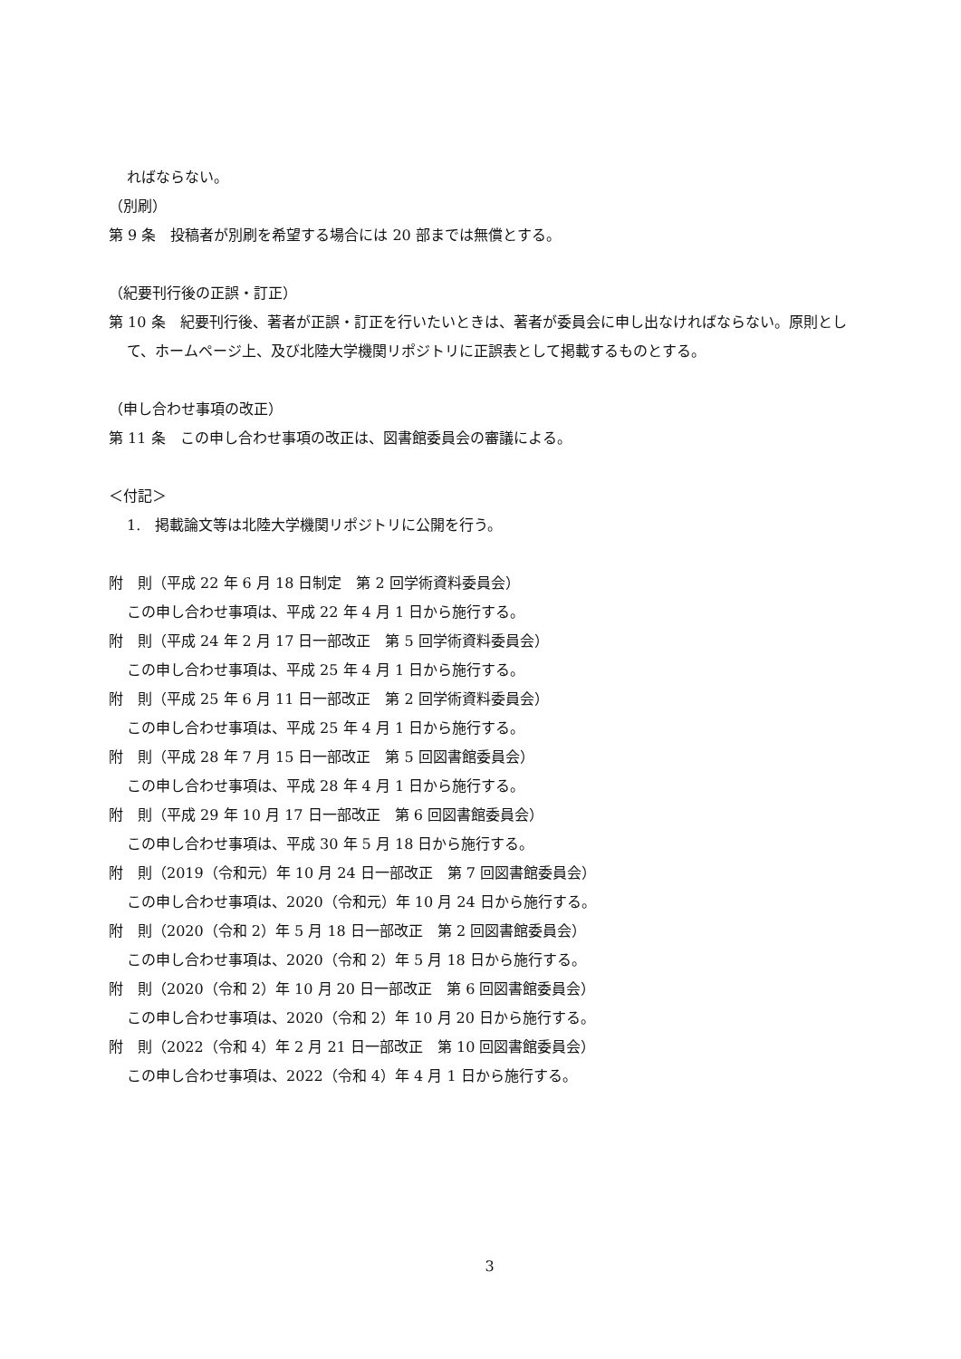ればならない。
（別刷）
第 9 条　投稿者が別刷を希望する場合には 20 部までは無償とする。
（紀要刊行後の正誤・訂正）
第 10 条　紀要刊行後、著者が正誤・訂正を行いたいときは、著者が委員会に申し出なければならない。原則として、ホームページ上、及び北陸大学機関リポジトリに正誤表として掲載するものとする。
（申し合わせ事項の改正）
第 11 条　この申し合わせ事項の改正は、図書館委員会の審議による。
＜付記＞
1.　掲載論文等は北陸大学機関リポジトリに公開を行う。
附　則（平成 22 年 6 月 18 日制定　第 2 回学術資料委員会）
この申し合わせ事項は、平成 22 年 4 月 1 日から施行する。
附　則（平成 24 年 2 月 17 日一部改正　第 5 回学術資料委員会）
この申し合わせ事項は、平成 25 年 4 月 1 日から施行する。
附　則（平成 25 年 6 月 11 日一部改正　第 2 回学術資料委員会）
この申し合わせ事項は、平成 25 年 4 月 1 日から施行する。
附　則（平成 28 年 7 月 15 日一部改正　第 5 回図書館委員会）
この申し合わせ事項は、平成 28 年 4 月 1 日から施行する。
附　則（平成 29 年 10 月 17 日一部改正　第 6 回図書館委員会）
この申し合わせ事項は、平成 30 年 5 月 18 日から施行する。
附　則（2019（令和元）年 10 月 24 日一部改正　第 7 回図書館委員会）
この申し合わせ事項は、2020（令和元）年 10 月 24 日から施行する。
附　則（2020（令和 2）年 5 月 18 日一部改正　第 2 回図書館委員会）
この申し合わせ事項は、2020（令和 2）年 5 月 18 日から施行する。
附　則（2020（令和 2）年 10 月 20 日一部改正　第 6 回図書館委員会）
この申し合わせ事項は、2020（令和 2）年 10 月 20 日から施行する。
附　則（2022（令和 4）年 2 月 21 日一部改正　第 10 回図書館委員会）
この申し合わせ事項は、2022（令和 4）年 4 月 1 日から施行する。
3